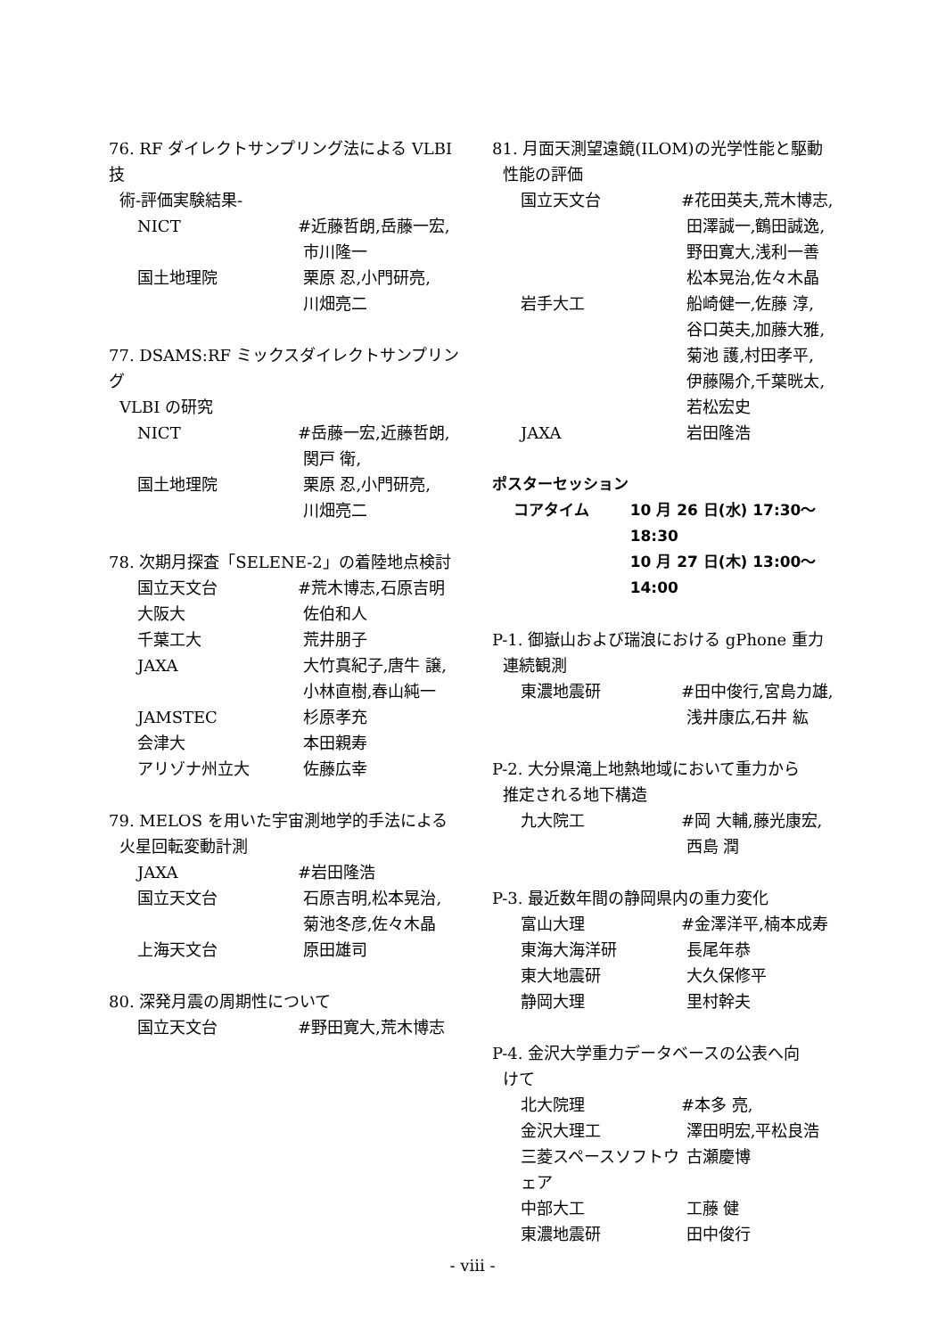76. RF ダイレクトサンプリング法による VLBI 技
術-評価実験結果-
NICT #近藤哲朗,岳藤一宏,
市川隆一
国土地理院 栗原 忍,小門研亮,
川畑亮二
77. DSAMS:RF ミックスダイレクトサンプリング
VLBI の研究
NICT #岳藤一宏,近藤哲朗,
関戸 衛,
国土地理院 栗原 忍,小門研亮,
川畑亮二
78. 次期月探査「SELENE-2」の着陸地点検討
国立天文台 #荒木博志,石原吉明
大阪大 佐伯和人
千葉工大 荒井朋子
JAXA 大竹真紀子,唐牛 譲,
小林直樹,春山純一
JAMSTEC 杉原孝充
会津大 本田親寿
アリゾナ州立大 佐藤広幸
79. MELOS を用いた宇宙測地学的手法による
火星回転変動計測
JAXA #岩田隆浩
国立天文台 石原吉明,松本晃治,
菊池冬彦,佐々木晶
上海天文台 原田雄司
80. 深発月震の周期性について
国立天文台 #野田寛大,荒木博志
81. 月面天測望遠鏡(ILOM)の光学性能と駆動
性能の評価
国立天文台 #花田英夫,荒木博志,
田澤誠一,鶴田誠逸,
野田寛大,浅利一善
松本晃治,佐々木晶
岩手大工 船崎健一,佐藤 淳,
谷口英夫,加藤大雅,
菊池 護,村田孝平,
伊藤陽介,千葉晄太,
若松宏史
JAXA 岩田隆浩
ポスターセッション
コアタイム 10 月 26 日(水) 17:30〜18:30
10 月 27 日(木) 13:00〜14:00
P-1. 御嶽山および瑞浪における gPhone 重力
連続観測
東濃地震研 #田中俊行,宮島力雄,
浅井康広,石井 紘
P-2. 大分県滝上地熱地域において重力から
推定される地下構造
九大院工 #岡 大輔,藤光康宏,
西島 潤
P-3. 最近数年間の静岡県内の重力変化
富山大理 #金澤洋平,楠本成寿
東海大海洋研 長尾年恭
東大地震研 大久保修平
静岡大理 里村幹夫
P-4. 金沢大学重力データベースの公表へ向
けて
北大院理 #本多 亮,
金沢大理工 澤田明宏,平松良浩
三菱スペースソフトウェア
古瀬慶博
中部大工 工藤 健
東濃地震研 田中俊行
- viii -